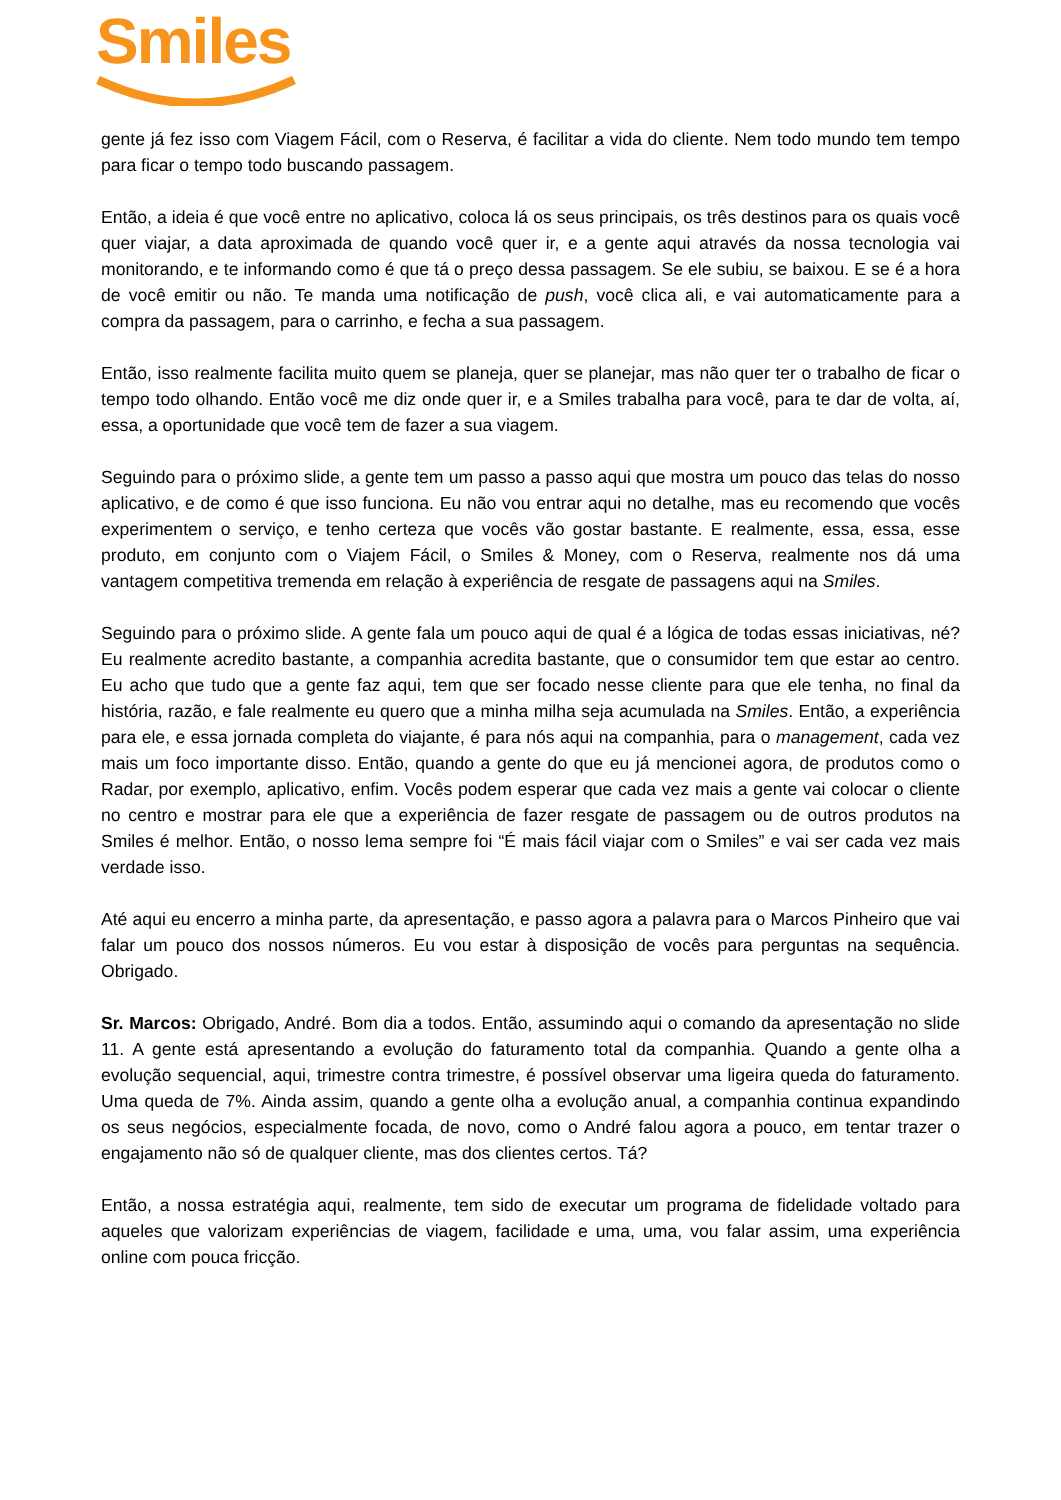Smiles
gente já fez isso com Viagem Fácil, com o Reserva, é facilitar a vida do cliente. Nem todo mundo tem tempo para ficar o tempo todo buscando passagem.
Então, a ideia é que você entre no aplicativo, coloca lá os seus principais, os três destinos para os quais você quer viajar, a data aproximada de quando você quer ir, e a gente aqui através da nossa tecnologia vai monitorando, e te informando como é que tá o preço dessa passagem. Se ele subiu, se baixou. E se é a hora de você emitir ou não. Te manda uma notificação de push, você clica ali, e vai automaticamente para a compra da passagem, para o carrinho, e fecha a sua passagem.
Então, isso realmente facilita muito quem se planeja, quer se planejar, mas não quer ter o trabalho de ficar o tempo todo olhando. Então você me diz onde quer ir, e a Smiles trabalha para você, para te dar de volta, aí, essa, a oportunidade que você tem de fazer a sua viagem.
Seguindo para o próximo slide, a gente tem um passo a passo aqui que mostra um pouco das telas do nosso aplicativo, e de como é que isso funciona. Eu não vou entrar aqui no detalhe, mas eu recomendo que vocês experimentem o serviço, e tenho certeza que vocês vão gostar bastante. E realmente, essa, essa, esse produto, em conjunto com o Viajem Fácil, o Smiles & Money, com o Reserva, realmente nos dá uma vantagem competitiva tremenda em relação à experiência de resgate de passagens aqui na Smiles.
Seguindo para o próximo slide. A gente fala um pouco aqui de qual é a lógica de todas essas iniciativas, né? Eu realmente acredito bastante, a companhia acredita bastante, que o consumidor tem que estar ao centro. Eu acho que tudo que a gente faz aqui, tem que ser focado nesse cliente para que ele tenha, no final da história, razão, e fale realmente eu quero que a minha milha seja acumulada na Smiles. Então, a experiência para ele, e essa jornada completa do viajante, é para nós aqui na companhia, para o management, cada vez mais um foco importante disso. Então, quando a gente do que eu já mencionei agora, de produtos como o Radar, por exemplo, aplicativo, enfim. Vocês podem esperar que cada vez mais a gente vai colocar o cliente no centro e mostrar para ele que a experiência de fazer resgate de passagem ou de outros produtos na Smiles é melhor. Então, o nosso lema sempre foi “É mais fácil viajar com o Smiles” e vai ser cada vez mais verdade isso.
Até aqui eu encerro a minha parte, da apresentação, e passo agora a palavra para o Marcos Pinheiro que vai falar um pouco dos nossos números. Eu vou estar à disposição de vocês para perguntas na sequência. Obrigado.
Sr. Marcos: Obrigado, André. Bom dia a todos. Então, assumindo aqui o comando da apresentação no slide 11. A gente está apresentando a evolução do faturamento total da companhia. Quando a gente olha a evolução sequencial, aqui, trimestre contra trimestre, é possível observar uma ligeira queda do faturamento. Uma queda de 7%. Ainda assim, quando a gente olha a evolução anual, a companhia continua expandindo os seus negócios, especialmente focada, de novo, como o André falou agora a pouco, em tentar trazer o engajamento não só de qualquer cliente, mas dos clientes certos. Tá?
Então, a nossa estratégia aqui, realmente, tem sido de executar um programa de fidelidade voltado para aqueles que valorizam experiências de viagem, facilidade e uma, uma, vou falar assim, uma experiência online com pouca fricção.